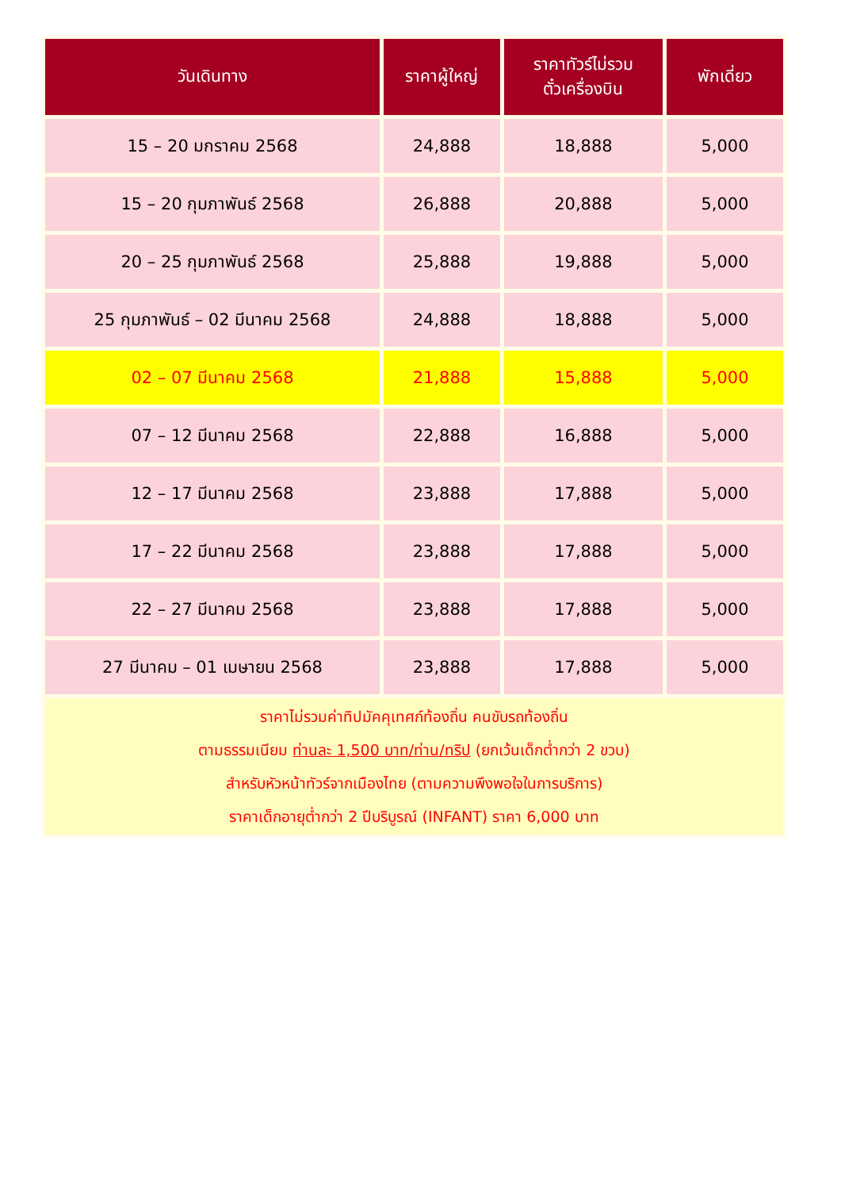| วันเดินทาง | ราคาผู้ใหญ่ | ราคาทัวร์ไม่รวม ตั๋วเครื่องบิน | พักเดี่ยว |
| --- | --- | --- | --- |
| 15 – 20 มกราคม 2568 | 24,888 | 18,888 | 5,000 |
| 15 – 20 กุมภาพันธ์ 2568 | 26,888 | 20,888 | 5,000 |
| 20 – 25 กุมภาพันธ์ 2568 | 25,888 | 19,888 | 5,000 |
| 25 กุมภาพันธ์ – 02 มีนาคม 2568 | 24,888 | 18,888 | 5,000 |
| 02 – 07 มีนาคม 2568 | 21,888 | 15,888 | 5,000 |
| 07 – 12 มีนาคม 2568 | 22,888 | 16,888 | 5,000 |
| 12 – 17 มีนาคม 2568 | 23,888 | 17,888 | 5,000 |
| 17 – 22 มีนาคม 2568 | 23,888 | 17,888 | 5,000 |
| 22 – 27 มีนาคม 2568 | 23,888 | 17,888 | 5,000 |
| 27 มีนาคม – 01 เมษายน 2568 | 23,888 | 17,888 | 5,000 |
| ราคาไม่รวมค่าทิปมัคคุเทศก์ท้องถิ่น คนขับรถท้องถิ่น ตามธรรมเนียม ท่านละ 1,500 บาท/ท่าน/ทริป (ยกเว้นเด็กต่ำกว่า 2 ขวบ) สำหรับหัวหน้าทัวร์จากเมืองไทย (ตามความพึงพอใจในการบริการ) ราคาเด็กอายุต่ำกว่า 2 ปีบริบูรณ์ (INFANT) ราคา 6,000 บาท | | | |